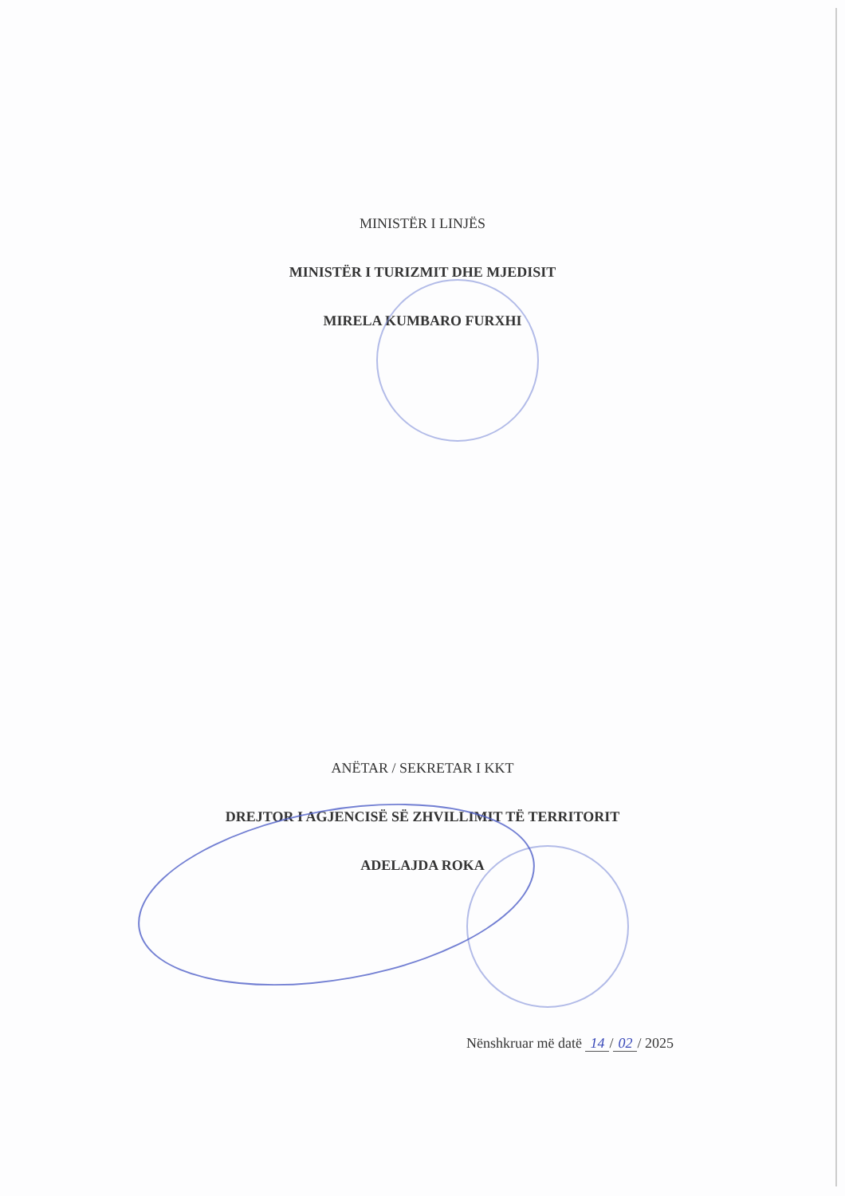MINISTËR I LINJËS
MINISTËR I TURIZMIT DHE MJEDISIT
MIRELA KUMBARO FURXHI
ANËTAR / SEKRETAR I KKT
DREJTOR I AGJENCISË SË ZHVILLIMIT TË TERRITORIT
ADELAJDA ROKA
Nënshkruar më datë 14 / 02 / 2025